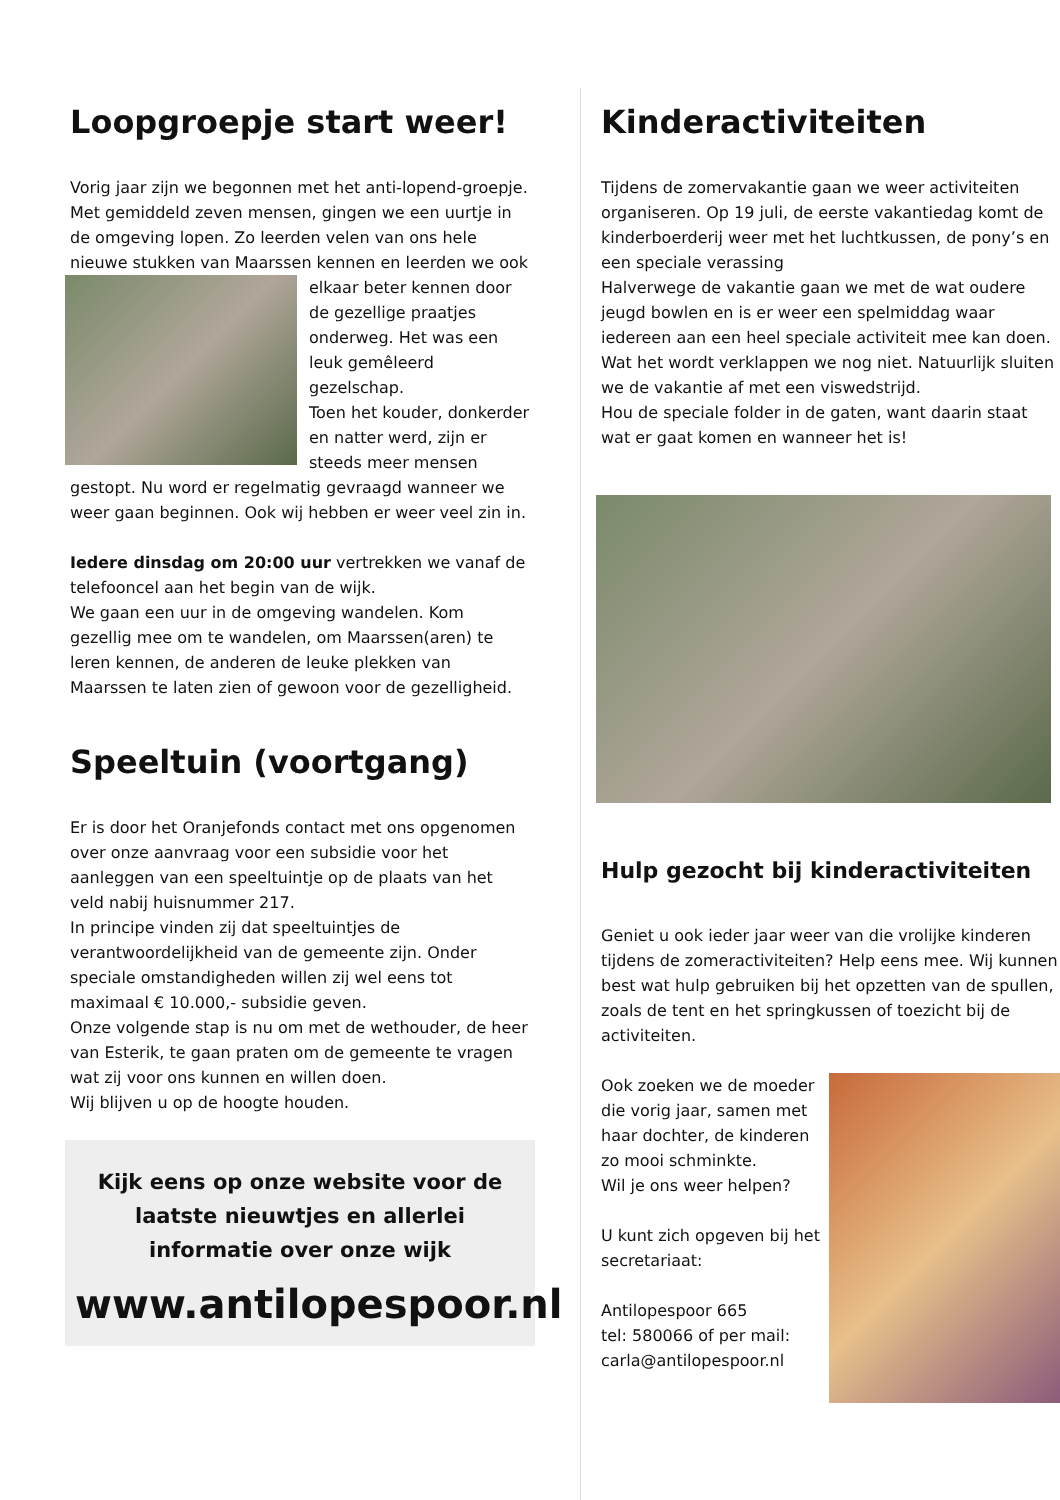Loopgroepje start weer!
Vorig jaar zijn we begonnen met het anti-lopend-groepje. Met gemiddeld zeven mensen, gingen we een uurtje in de omgeving lopen. Zo leerden velen van ons hele nieuwe stukken van Maarssen kennen en leerden we ook elkaar beter kennen door de gezellige praatjes onderweg. Het was een leuk gemêleerd gezelschap.
Toen het kouder, donkerder en natter werd, zijn er steeds meer mensen gestopt. Nu word er regelmatig gevraagd wanneer we weer gaan beginnen. Ook wij hebben er weer veel zin in.
Iedere dinsdag om 20:00 uur vertrekken we vanaf de telefooncel aan het begin van de wijk.
We gaan een uur in de omgeving wandelen. Kom gezellig mee om te wandelen, om Maarssen(aren) te leren kennen, de anderen de leuke plekken van Maarssen te laten zien of gewoon voor de gezelligheid.
Speeltuin (voortgang)
Er is door het Oranjefonds contact met ons opgenomen over onze aanvraag voor een subsidie voor het aanleggen van een speeltuintje op de plaats van het veld nabij huisnummer 217.
In principe vinden zij dat speeltuintjes de verantwoordelijkheid van de gemeente zijn. Onder speciale omstandigheden willen zij wel eens tot maximaal € 10.000,- subsidie geven.
Onze volgende stap is nu om met de wethouder, de heer van Esterik, te gaan praten om de gemeente te vragen wat zij voor ons kunnen en willen doen.
Wij blijven u op de hoogte houden.
Kijk eens op onze website voor de laatste nieuwtjes en allerlei informatie over onze wijk
www.antilopespoor.nl
Kinderactiviteiten
Tijdens de zomervakantie gaan we weer activiteiten organiseren. Op 19 juli, de eerste vakantiedag komt de kinderboerderij weer met het luchtkussen, de pony’s en een speciale verassing
Halverwege de vakantie gaan we met de wat oudere jeugd bowlen en is er weer een spelmiddag waar iedereen aan een heel speciale activiteit mee kan doen. Wat het wordt verklappen we nog niet. Natuurlijk sluiten we de vakantie af met een viswedstrijd.
Hou de speciale folder in de gaten, want daarin staat wat er gaat komen en wanneer het is!
Hulp gezocht bij kinderactiviteiten
Geniet u ook ieder jaar weer van die vrolijke kinderen tijdens de zomeractiviteiten? Help eens mee. Wij kunnen best wat hulp gebruiken bij het opzetten van de spullen, zoals de tent en het springkussen of toezicht bij de activiteiten.
Ook zoeken we de moeder die vorig jaar, samen met haar dochter, de kinderen zo mooi schminkte.
Wil je ons weer helpen?
U kunt zich opgeven bij het secretariaat:
Antilopespoor 665
tel: 580066 of per mail: carla@antilopespoor.nl